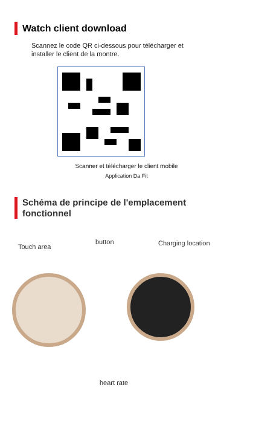Watch client download
Scannez le code QR ci-dessous pour télécharger et installer le client de la montre.
Scanner et télécharger le client mobile
Application Da Fit
Schéma de principe de l'emplacement fonctionnel
Touch area
button Charging location
heart rate